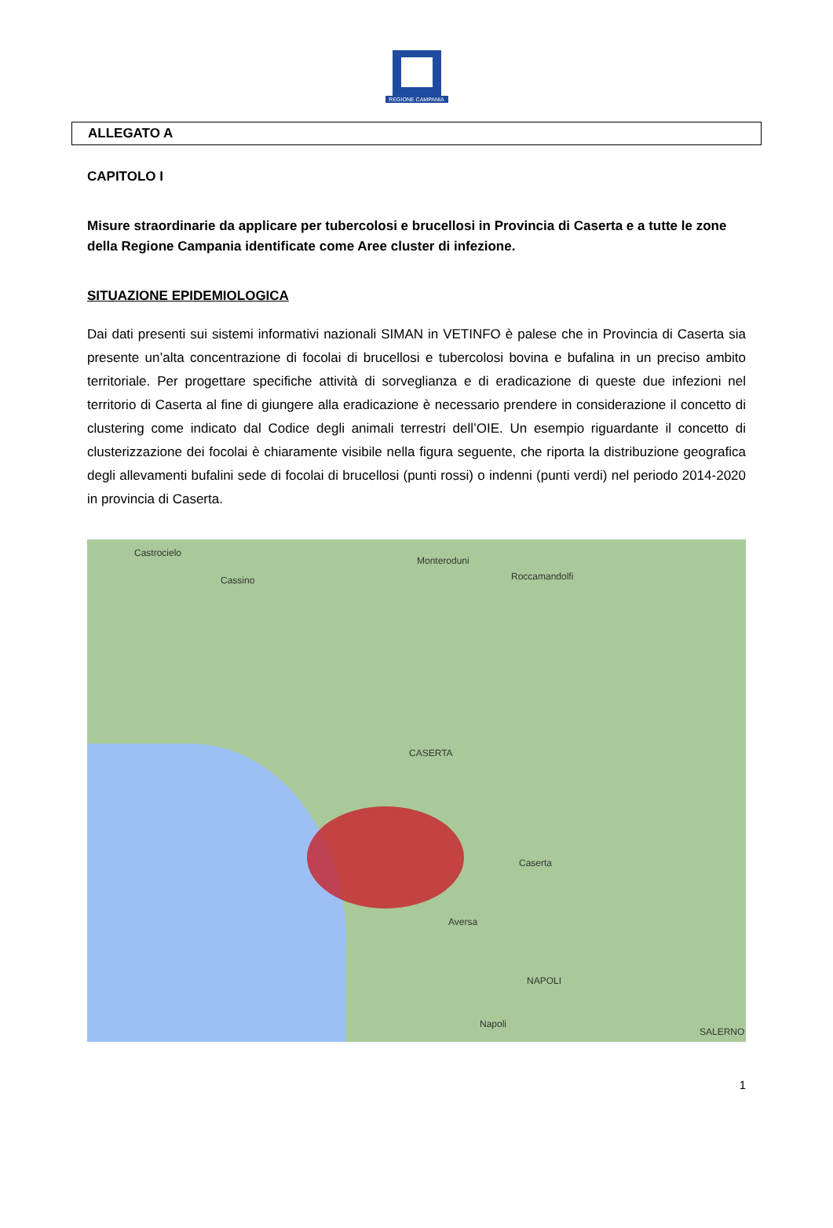REGIONE CAMPANIA
ALLEGATO A
CAPITOLO I
Misure straordinarie da applicare per tubercolosi e brucellosi in Provincia di Caserta e a tutte le zone della Regione Campania identificate come Aree cluster di infezione.
SITUAZIONE EPIDEMIOLOGICA
Dai dati presenti sui sistemi informativi nazionali SIMAN in VETINFO è palese che in Provincia di Caserta sia presente un’alta concentrazione di focolai di brucellosi e tubercolosi bovina e bufalina in un preciso ambito territoriale. Per progettare specifiche attività di sorveglianza e di eradicazione di queste due infezioni nel territorio di Caserta al fine di giungere alla eradicazione è necessario prendere in considerazione il concetto di clustering come indicato dal Codice degli animali terrestri dell’OIE. Un esempio riguardante il concetto di clusterizzazione dei focolai è chiaramente visibile nella figura seguente, che riporta la distribuzione geografica degli allevamenti bufalini sede di focolai di brucellosi (punti rossi) o indenni (punti verdi) nel periodo 2014-2020 in provincia di Caserta.
Castrocielo
Cassino
Monteroduni
Roccamandolfi
CASERTA
Caserta
Aversa
NAPOLI
Napoli
SALERNO
1